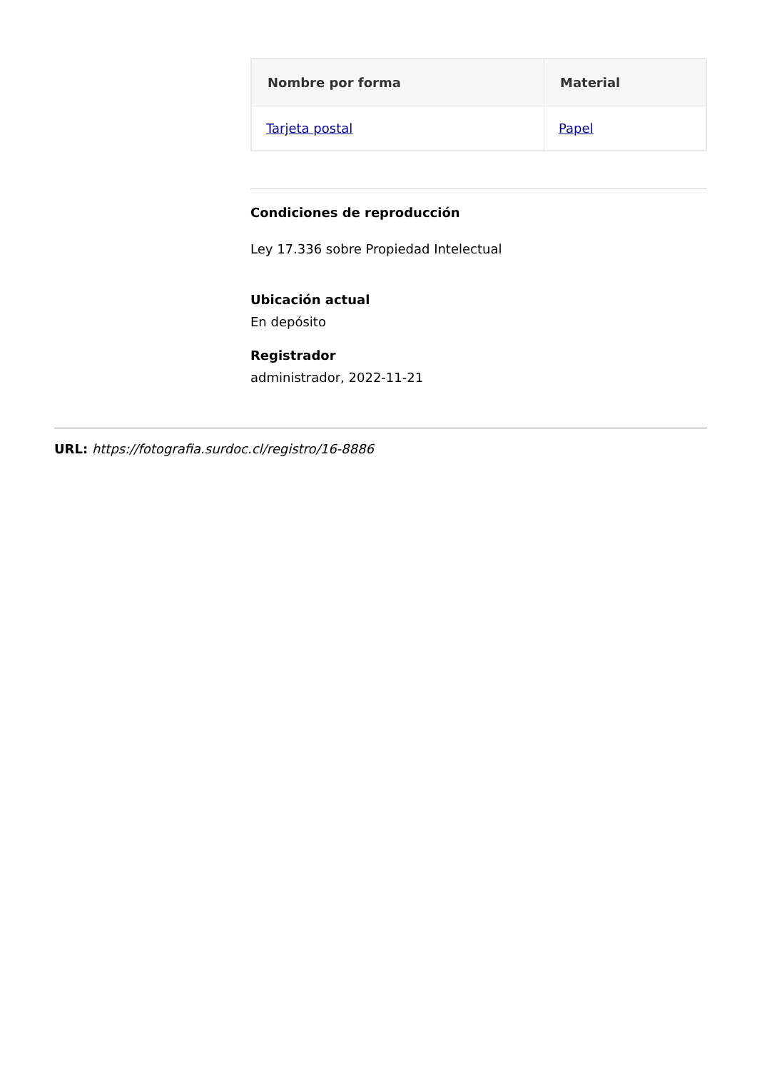| Nombre por forma | Material |
| --- | --- |
| Tarjeta postal | Papel |
Condiciones de reproducción
Ley 17.336 sobre Propiedad Intelectual
Ubicación actual
En depósito
Registrador
administrador, 2022-11-21
URL: https://fotografia.surdoc.cl/registro/16-8886